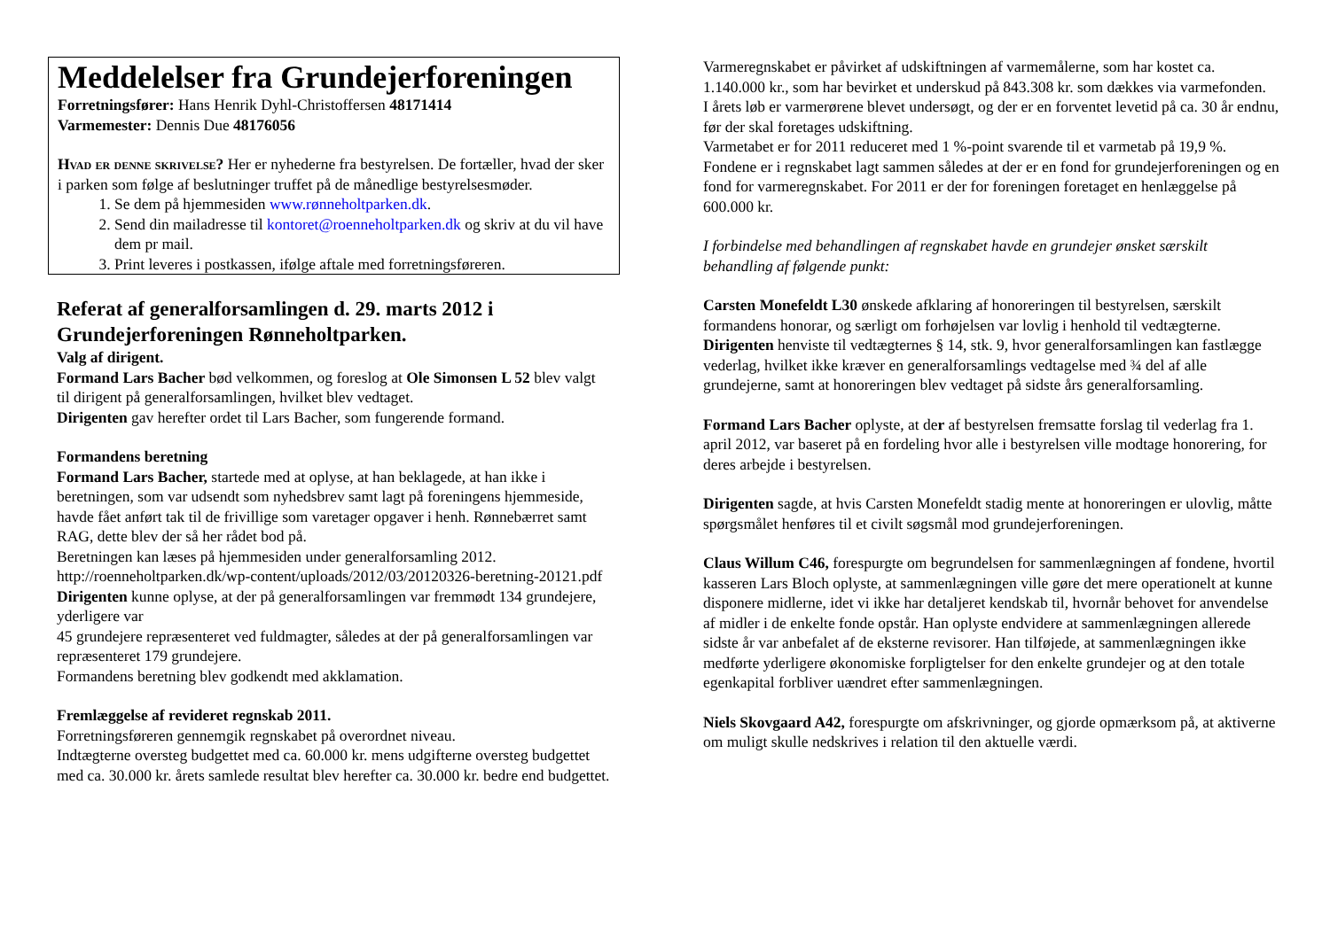Meddelelser fra Grundejerforeningen
Forretningsfører: Hans Henrik Dyhl-Christoffersen 48171414
Varmemester: Dennis Due 48176056
Hvad er denne skrivelse? Her er nyhederne fra bestyrelsen. De fortæller, hvad der sker i parken som følge af beslutninger truffet på de månedlige bestyrelsesmøder.
1. Se dem på hjemmesiden www.rønneholtparken.dk.
2. Send din mailadresse til kontoret@roenneholtparken.dk og skriv at du vil have dem pr mail.
3. Print leveres i postkassen, ifølge aftale med forretningsføreren.
Referat af generalforsamlingen d. 29. marts 2012 i Grundejerforeningen Rønneholtparken.
Valg af dirigent.
Formand Lars Bacher bød velkommen, og foreslog at Ole Simonsen L 52 blev valgt til dirigent på generalforsamlingen, hvilket blev vedtaget.
Dirigenten gav herefter ordet til Lars Bacher, som fungerende formand.
Formandens beretning
Formand Lars Bacher, startede med at oplyse, at han beklagede, at han ikke i beretningen, som var udsendt som nyhedsbrev samt lagt på foreningens hjemmeside, havde fået anført tak til de frivillige som varetager opgaver i henh. Rønnebærret samt RAG, dette blev der så her rådet bod på.
Beretningen kan læses på hjemmesiden under generalforsamling 2012.
http://roenneholtparken.dk/wp-content/uploads/2012/03/20120326-beretning-20121.pdf
Dirigenten kunne oplyse, at der på generalforsamlingen var fremmødt 134 grundejere, yderligere var
45 grundejere repræsenteret ved fuldmagter, således at der på generalforsamlingen var
repræsenteret 179 grundejere.
Formandens beretning blev godkendt med akklamation.
Fremlæggelse af revideret regnskab 2011.
Forretningsføreren gennemgik regnskabet på overordnet niveau.
Indtægterne oversteg budgettet med ca. 60.000 kr. mens udgifterne oversteg budgettet med ca. 30.000 kr. årets samlede resultat blev herefter ca. 30.000 kr. bedre end budgettet.
Varmeregnskabet er påvirket af udskiftningen af varmemålerne, som har kostet ca. 1.140.000 kr., som har bevirket et underskud på 843.308 kr. som dækkes via varmefonden.
I årets løb er varmerørene blevet undersøgt, og der er en forventet levetid på ca. 30 år endnu, før der skal foretages udskiftning.
Varmetabet er for 2011 reduceret med 1 %-point svarende til et varmetab på 19,9 %.
Fondene er i regnskabet lagt sammen således at der er en fond for grundejerforeningen og en fond for varmeregnskabet. For 2011 er der for foreningen foretaget en henlæggelse på 600.000 kr.
I forbindelse med behandlingen af regnskabet havde en grundejer ønsket særskilt behandling af følgende punkt:
Carsten Monefeldt L30 ønskede afklaring af honoreringen til bestyrelsen, særskilt formandens honorar, og særligt om forhøjelsen var lovlig i henhold til vedtægterne.
Dirigenten henviste til vedtægternes § 14, stk. 9, hvor generalforsamlingen kan fastlægge vederlag, hvilket ikke kræver en generalforsamlings vedtagelse med ¾ del af alle grundejerne, samt at honoreringen blev vedtaget på sidste års generalforsamling.
Formand Lars Bacher oplyste, at der af bestyrelsen fremsatte forslag til vederlag fra 1. april 2012, var baseret på en fordeling hvor alle i bestyrelsen ville modtage honorering, for deres arbejde i bestyrelsen.
Dirigenten sagde, at hvis Carsten Monefeldt stadig mente at honoreringen er ulovlig, måtte spørgsmålet henføres til et civilt søgsmål mod grundejerforeningen.
Claus Willum C46, forespurgte om begrundelsen for sammenlægningen af fondene, hvortil kasseren Lars Bloch oplyste, at sammenlægningen ville gøre det mere operationelt at kunne disponere midlerne, idet vi ikke har detaljeret kendskab til, hvornår behovet for anvendelse af midler i de enkelte fonde opstår. Han oplyste endvidere at sammenlægningen allerede sidste år var anbefalet af de eksterne revisorer. Han tilføjede, at sammenlægningen ikke medførte yderligere økonomiske forpligtelser for den enkelte grundejer og at den totale egenkapital forbliver uændret efter sammenlægningen.
Niels Skovgaard A42, forespurgte om afskrivninger, og gjorde opmærksom på, at aktiverne om muligt skulle nedskrives i relation til den aktuelle værdi.